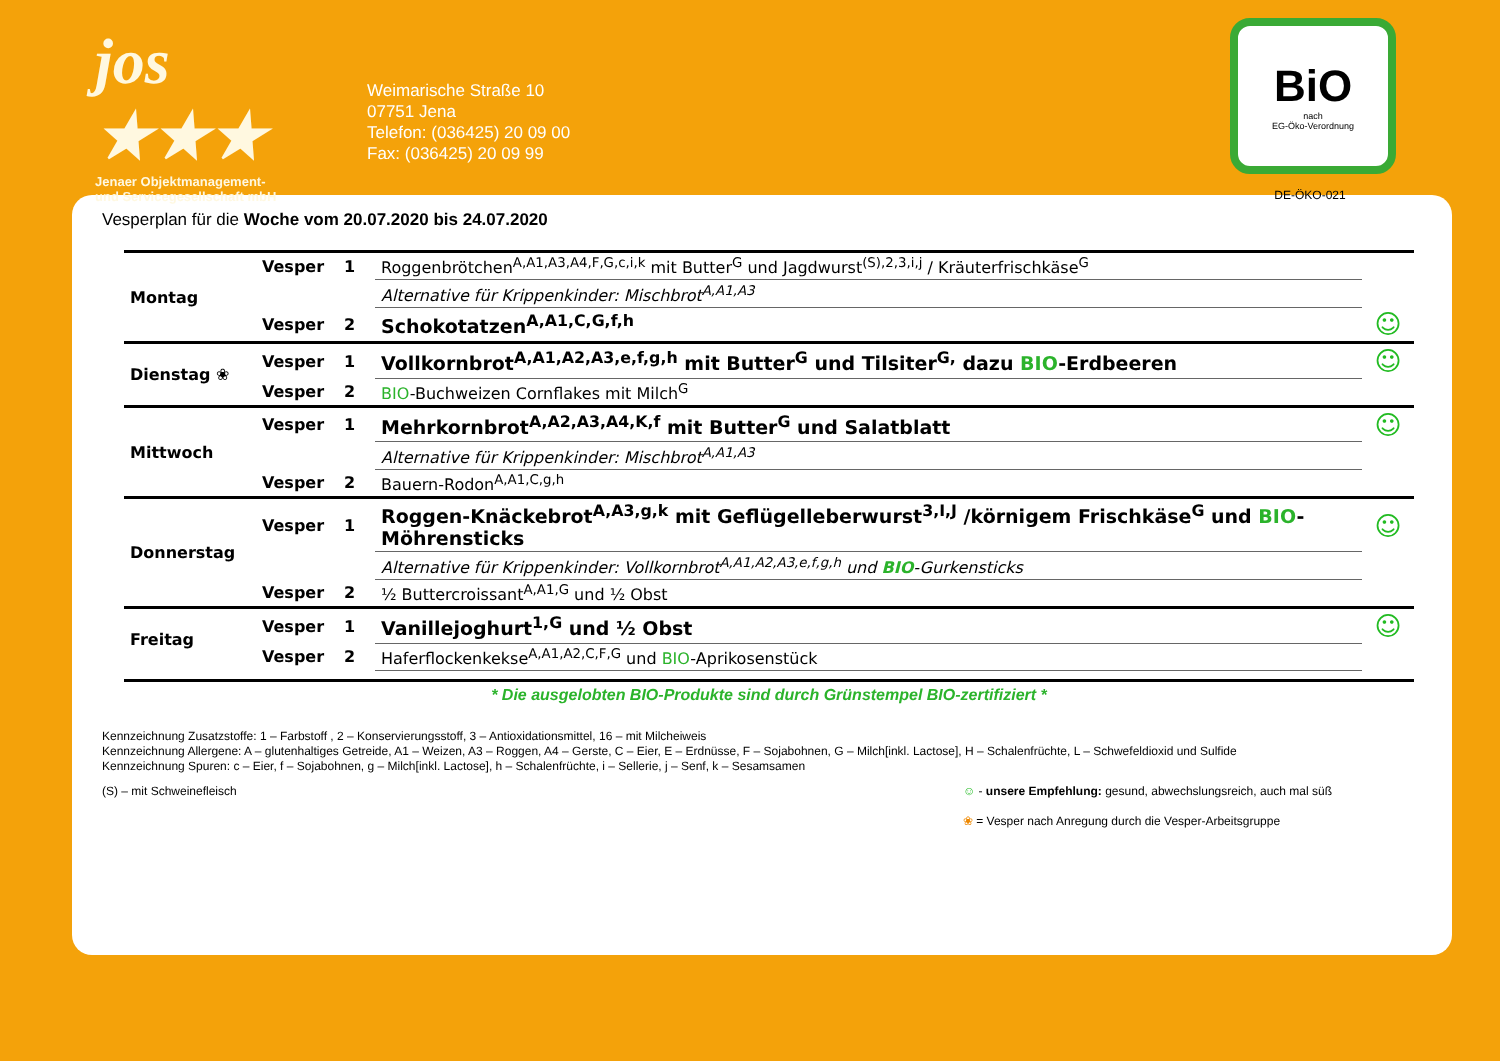jos ★★★
Jenaer Objektmanagement-
und Servicegesellschaft mbH
Weimarische Straße 10
07751 Jena
Telefon: (036425) 20 09 00
Fax: (036425) 20 09 99
BiO
nach
EG-Öko-Verordnung
DE-ÖKO-021
Vesperplan für die Woche vom 20.07.2020 bis 24.07.2020
| Montag | Vesper | 1 | Roggenbrötchen<sup>A,A1,A3,A4,F,G,c,i,k</sup> mit Butter<sup>G</sup> und Jagdwurst<sup>(S),2,3,i,j</sup> / Kräuterfrischkäse<sup>G</sup> | |
| | | | Alternative für Krippenkinder: Mischbrot<sup>A,A1,A3</sup> | |
| | Vesper | 2 | Schokotatzen<sup>A,A1,C,G,f,h</sup> | ☺ |
| Dienstag ❀ | Vesper | 1 | Vollkornbrot<sup>A,A1,A2,A3,e,f,g,h</sup> mit Butter<sup>G</sup> und Tilsiter<sup>G,</sup> dazu BIO -Erdbeeren | ☺ |
| | Vesper | 2 | BIO -Buchweizen Cornflakes mit Milch<sup>G</sup> | |
| Mittwoch | Vesper | 1 | Mehrkornbrot<sup>A,A2,A3,A4,K,f</sup> mit Butter<sup>G</sup> und Salatblatt | ☺ |
| | | | Alternative für Krippenkinder: Mischbrot<sup>A,A1,A3</sup> | |
| | Vesper | 2 | Bauern-Rodon<sup>A,A1,C,g,h</sup> | |
| Donnerstag | Vesper | 1 | Roggen-Knäckebrot<sup>A,A3,g,k</sup> mit Geflügelleberwurst<sup>3,I,J</sup> /körnigem Frischkäse<sup>G</sup> und BIO -Möhrensticks | ☺ |
| | | | Alternative für Krippenkinder: Vollkornbrot<sup>A,A1,A2,A3,e,f,g,h</sup> und BIO -Gurkensticks | |
| | Vesper | 2 | ½ Buttercroissant<sup>A,A1,G</sup> und ½ Obst | |
| Freitag | Vesper | 1 | Vanillejoghurt<sup>1,G</sup> und ½ Obst | ☺ |
| | Vesper | 2 | Haferflockenkekse<sup>A,A1,A2,C,F,G</sup> und BIO -Aprikosenstück | |
* Die ausgelobten BIO-Produkte sind durch Grünstempel BIO-zertifiziert *
Kennzeichnung Zusatzstoffe: 1 – Farbstoff , 2 – Konservierungsstoff, 3 – Antioxidationsmittel, 16 – mit Milcheiweis
Kennzeichnung Allergene: A – glutenhaltiges Getreide, A1 – Weizen, A3 – Roggen, A4 – Gerste, C – Eier, E – Erdnüsse, F – Sojabohnen, G – Milch[inkl. Lactose], H – Schalenfrüchte, L – Schwefeldioxid und Sulfide
Kennzeichnung Spuren: c – Eier, f – Sojabohnen, g – Milch[inkl. Lactose], h – Schalenfrüchte, i – Sellerie, j – Senf, k – Sesamsamen
(S) – mit Schweinefleisch ☺ - unsere Empfehlung: gesund, abwechslungsreich, auch mal süß
❀ = Vesper nach Anregung durch die Vesper-Arbeitsgruppe